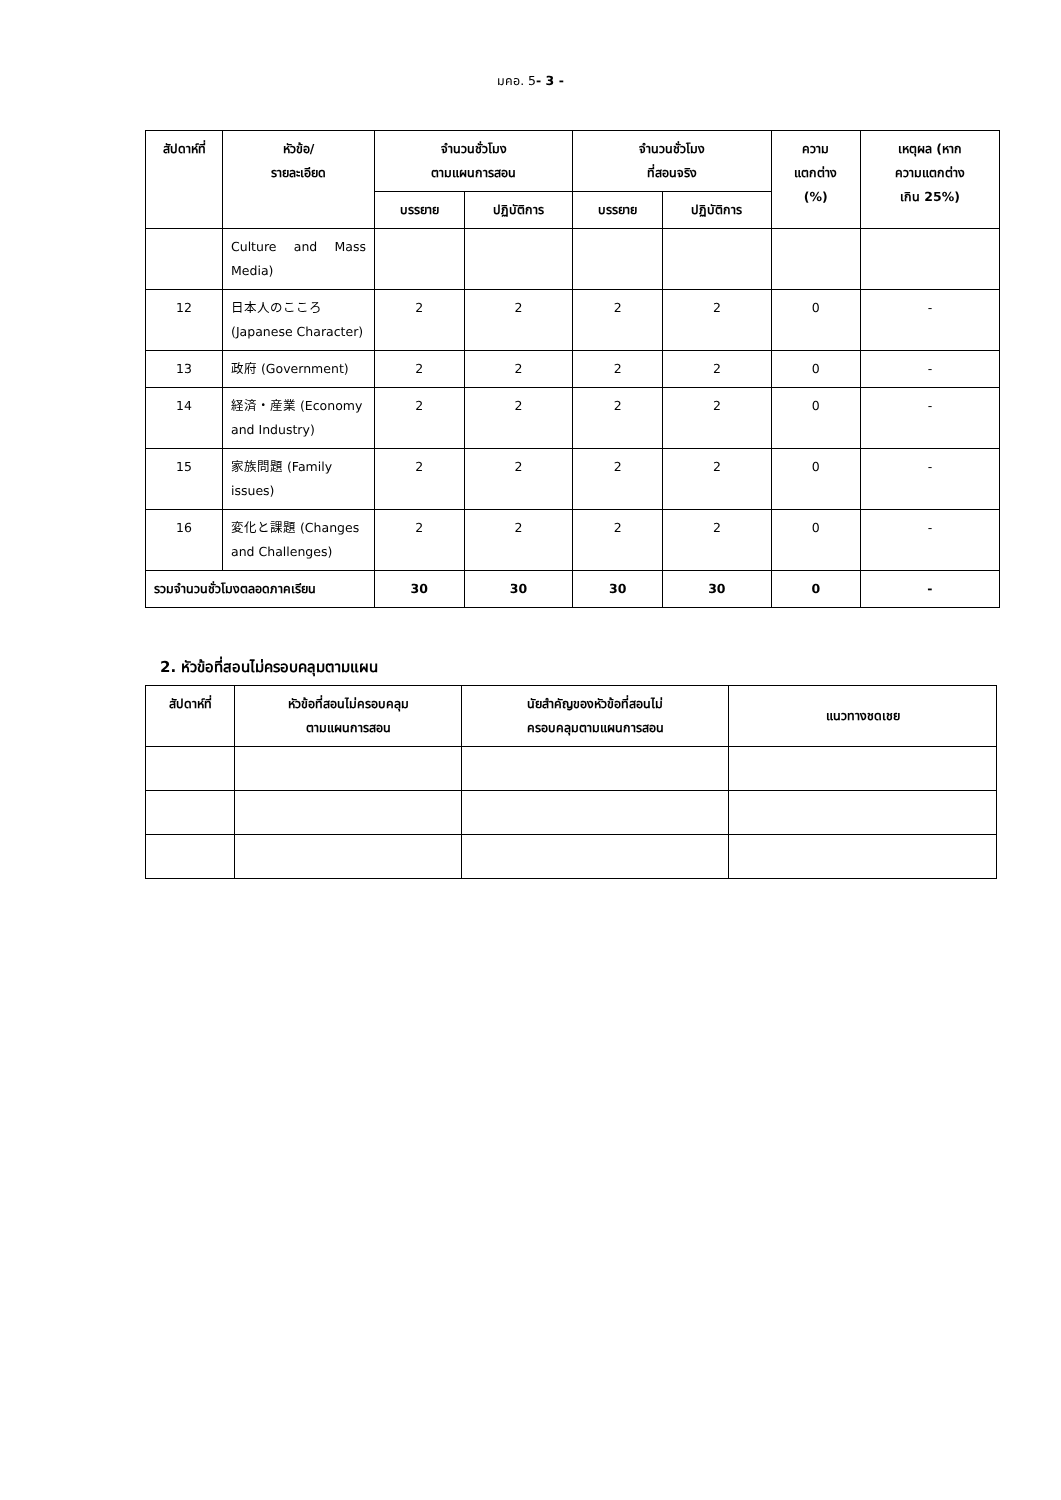มคอ. 5- 3 -
| สัปดาห์ที่ | หัวข้อ/ รายละเอียด | จำนวนชั่วโมง ตามแผนการสอน | | จำนวนชั่วโมง ที่สอนจริง | | ความ แตกต่าง (%) | เหตุผล (หาก ความแตกต่าง เกิน 25%) |
| --- | --- | --- | --- | --- | --- | --- | --- |
| | | บรรยาย | ปฏิบัติการ | บรรยาย | ปฏิบัติการ | | |
| | Culture and Mass Media) | | | | | | |
| 12 | 日本人のこころ (Japanese Character) | 2 | 2 | 2 | 2 | 0 | - |
| 13 | 政府 (Government) | 2 | 2 | 2 | 2 | 0 | - |
| 14 | 経済・産業 (Economy and Industry) | 2 | 2 | 2 | 2 | 0 | - |
| 15 | 家族問題 (Family issues) | 2 | 2 | 2 | 2 | 0 | - |
| 16 | 変化と課題 (Changes and Challenges) | 2 | 2 | 2 | 2 | 0 | - |
| รวมจำนวนชั่วโมงตลอดภาคเรียน | | 30 | 30 | 30 | 30 | 0 | - |
2. หัวข้อที่สอนไม่ครอบคลุมตามแผน
| สัปดาห์ที่ | หัวข้อที่สอนไม่ครอบคลุม ตามแผนการสอน | นัยสำคัญของหัวข้อที่สอนไม่ ครอบคลุมตามแผนการสอน | แนวทางชดเชย |
| --- | --- | --- | --- |